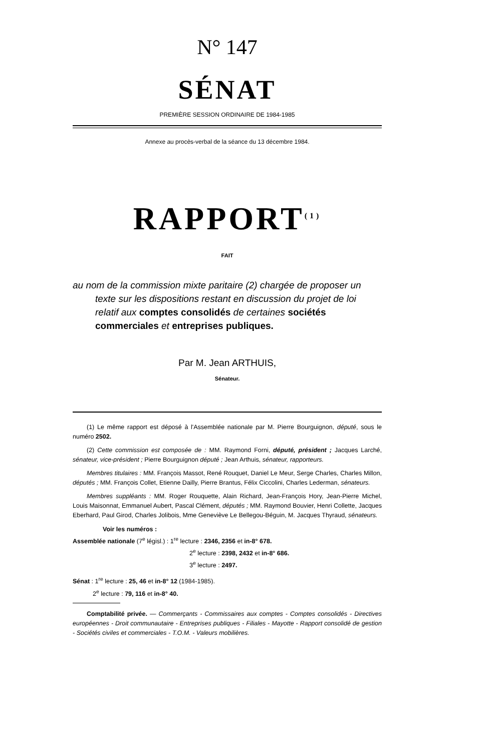N° 147
SÉNAT
PREMIÈRE SESSION ORDINAIRE DE 1984-1985
Annexe au procès-verbal de la séance du 13 décembre 1984.
RAPPORT<sup>(1)</sup>
FAIT
au nom de la commission mixte paritaire (2) chargée de proposer un texte sur les dispositions restant en discussion du projet de loi relatif aux comptes consolidés de certaines sociétés commerciales et entreprises publiques.
Par M. Jean ARTHUIS,
Sénateur.
(1) Le même rapport est déposé à l'Assemblée nationale par M. Pierre Bourguignon, député, sous le numéro 2502.
(2) Cette commission est composée de : MM. Raymond Forni, député, président ; Jacques Larché, sénateur, vice-président ; Pierre Bourguignon député ; Jean Arthuis, sénateur, rapporteurs.
Membres titulaires : MM. François Massot, René Rouquet, Daniel Le Meur, Serge Charles, Charles Millon, députés ; MM. François Collet, Etienne Dailly, Pierre Brantus, Félix Ciccolini, Charles Lederman, sénateurs.
Membres suppléants : MM. Roger Rouquette, Alain Richard, Jean-François Hory, Jean-Pierre Michel, Louis Maisonnat, Emmanuel Aubert, Pascal Clément, députés ; MM. Raymond Bouvier, Henri Collette, Jacques Eberhard, Paul Girod, Charles Jolibois, Mme Geneviève Le Bellegou-Béguin, M. Jacques Thyraud, sénateurs.
Voir les numéros :
Assemblée nationale (7<sup>e</sup> législ.) : 1<sup>re</sup> lecture : 2346, 2356 et in-8° 678.
2<sup>e</sup> lecture : 2398, 2432 et in-8° 686.
3<sup>e</sup> lecture : 2497.
Sénat : 1<sup>re</sup> lecture : 25, 46 et in-8° 12 (1984-1985).
2<sup>e</sup> lecture : 79, 116 et in-8° 40.
Comptabilité privée. — Commerçants - Commissaires aux comptes - Comptes consolidés - Directives européennes - Droit communautaire - Entreprises publiques - Filiales - Mayotte - Rapport consolidé de gestion - Sociétés civiles et commerciales - T.O.M. - Valeurs mobilières.